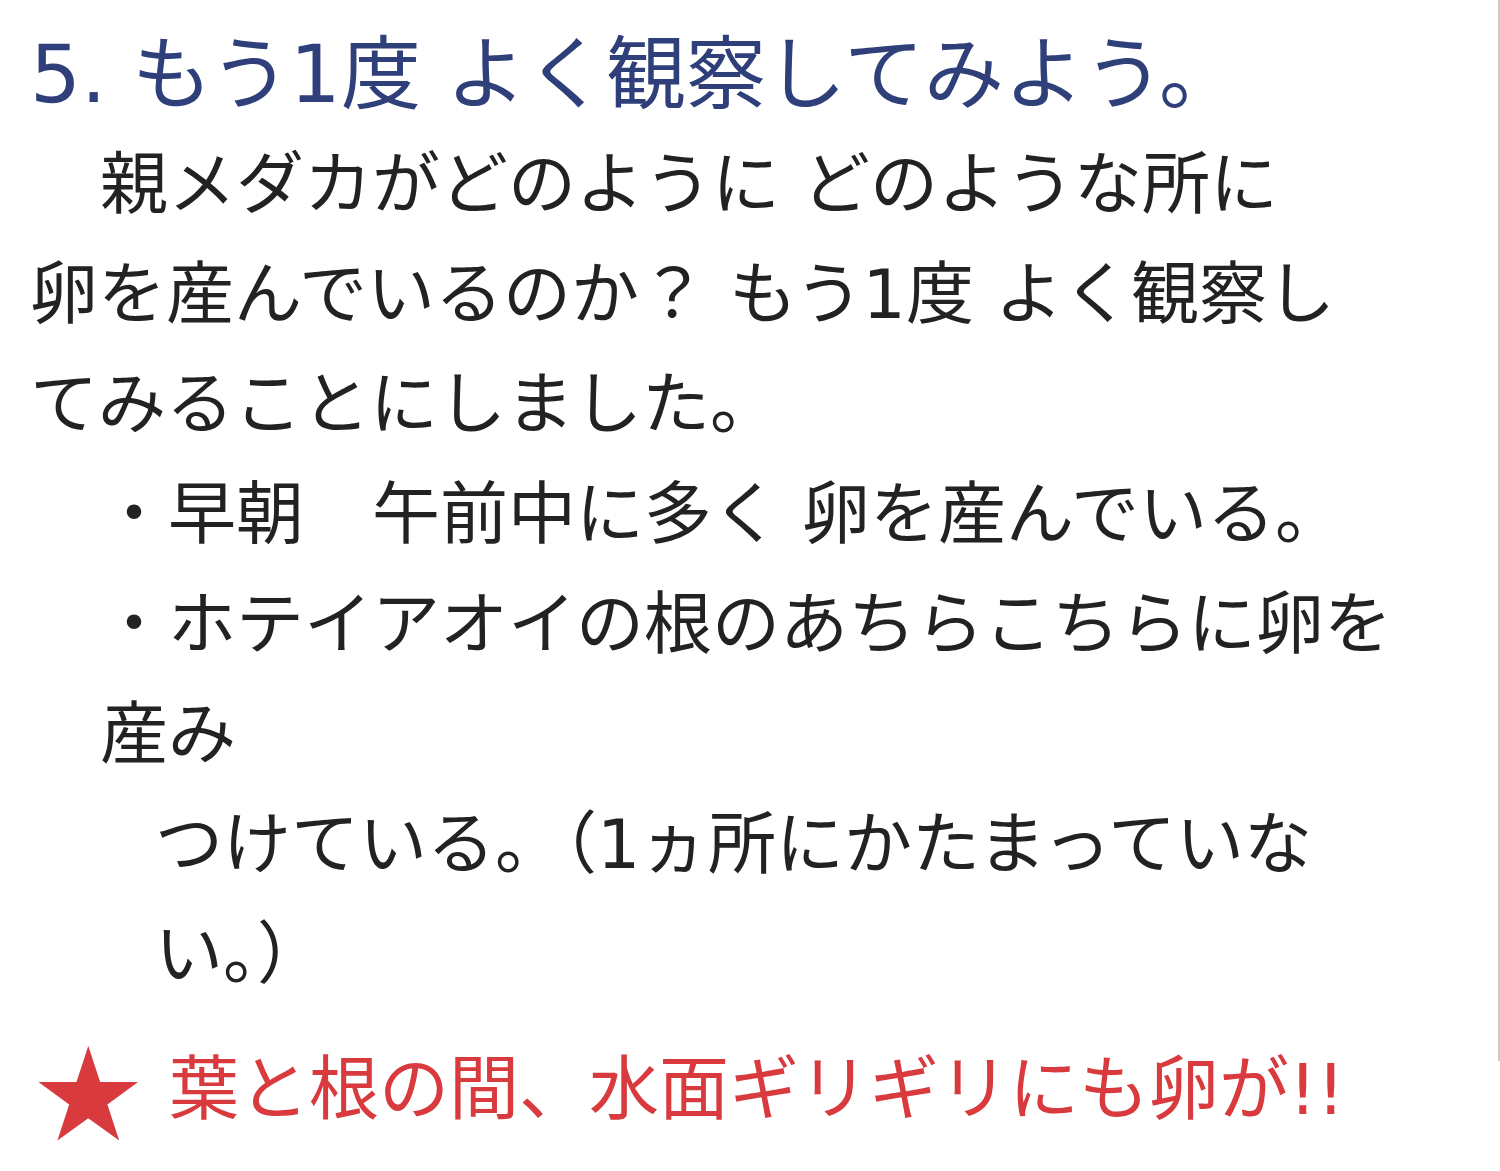5. もう1度 よく観察してみよう。
親メダカがどのように どのような所に
卵を産んでいるのか？ もう1度 よく観察し
てみることにしました。
・早朝　午前中に多く 卵を産んでいる。
・ホテイアオイの根のあちらこちらに卵を産み
つけている。（1ヵ所にかたまっていない。）
★ 葉と根の間、水面ギリギリにも卵が!!